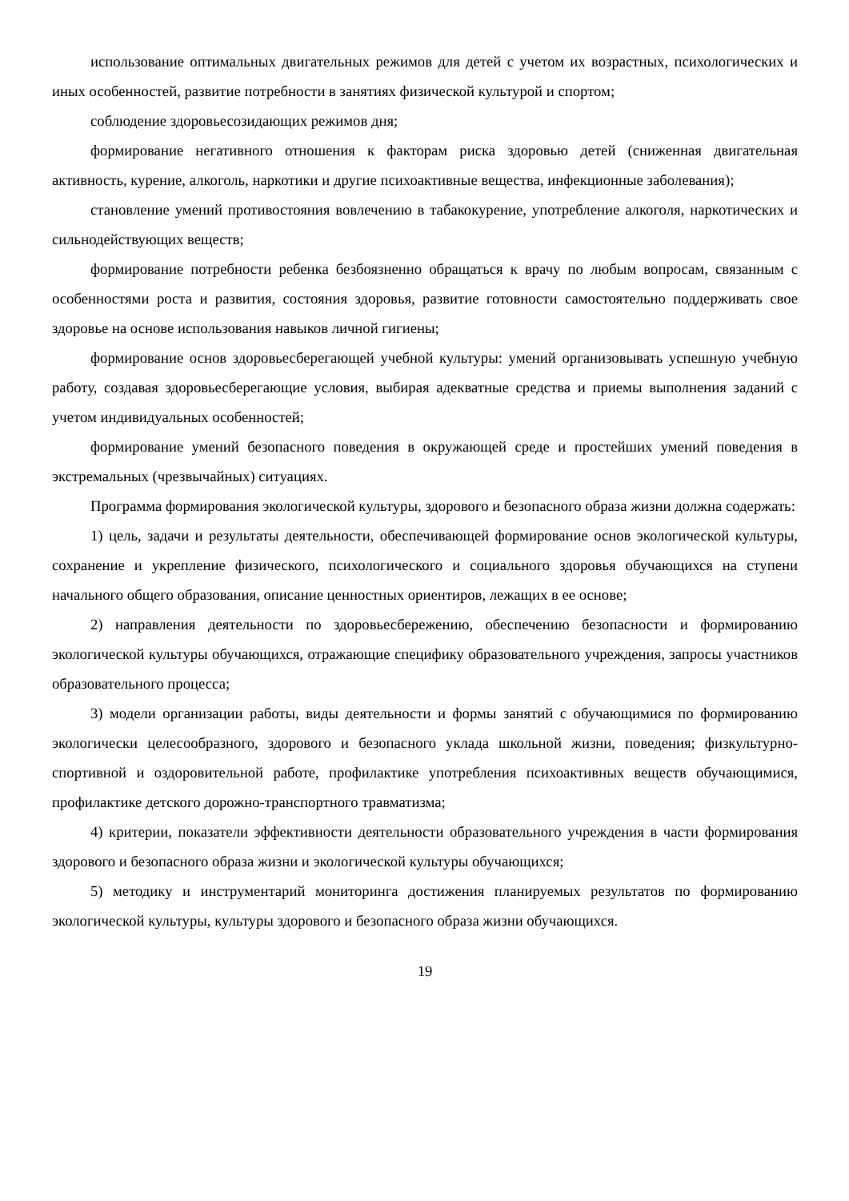использование оптимальных двигательных режимов для детей с учетом их возрастных, психологических и иных особенностей, развитие потребности в занятиях физической культурой и спортом;
соблюдение здоровьесозидающих режимов дня;
формирование негативного отношения к факторам риска здоровью детей (сниженная двигательная активность, курение, алкоголь, наркотики и другие психоактивные вещества, инфекционные заболевания);
становление умений противостояния вовлечению в табакокурение, употребление алкоголя, наркотических и сильнодействующих веществ;
формирование потребности ребенка безбоязненно обращаться к врачу по любым вопросам, связанным с особенностями роста и развития, состояния здоровья, развитие готовности самостоятельно поддерживать свое здоровье на основе использования навыков личной гигиены;
формирование основ здоровьесберегающей учебной культуры: умений организовывать успешную учебную работу, создавая здоровьесберегающие условия, выбирая адекватные средства и приемы выполнения заданий с учетом индивидуальных особенностей;
формирование умений безопасного поведения в окружающей среде и простейших умений поведения в экстремальных (чрезвычайных) ситуациях.
Программа формирования экологической культуры, здорового и безопасного образа жизни должна содержать:
1) цель, задачи и результаты деятельности, обеспечивающей формирование основ экологической культуры, сохранение и укрепление физического, психологического и социального здоровья обучающихся на ступени начального общего образования, описание ценностных ориентиров, лежащих в ее основе;
2) направления деятельности по здоровьесбережению, обеспечению безопасности и формированию экологической культуры обучающихся, отражающие специфику образовательного учреждения, запросы участников образовательного процесса;
3) модели организации работы, виды деятельности и формы занятий с обучающимися по формированию экологически целесообразного, здорового и безопасного уклада школьной жизни, поведения; физкультурно-спортивной и оздоровительной работе, профилактике употребления психоактивных веществ обучающимися, профилактике детского дорожно-транспортного травматизма;
4) критерии, показатели эффективности деятельности образовательного учреждения в части формирования здорового и безопасного образа жизни и экологической культуры обучающихся;
5) методику и инструментарий мониторинга достижения планируемых результатов по формированию экологической культуры, культуры здорового и безопасного образа жизни обучающихся.
19